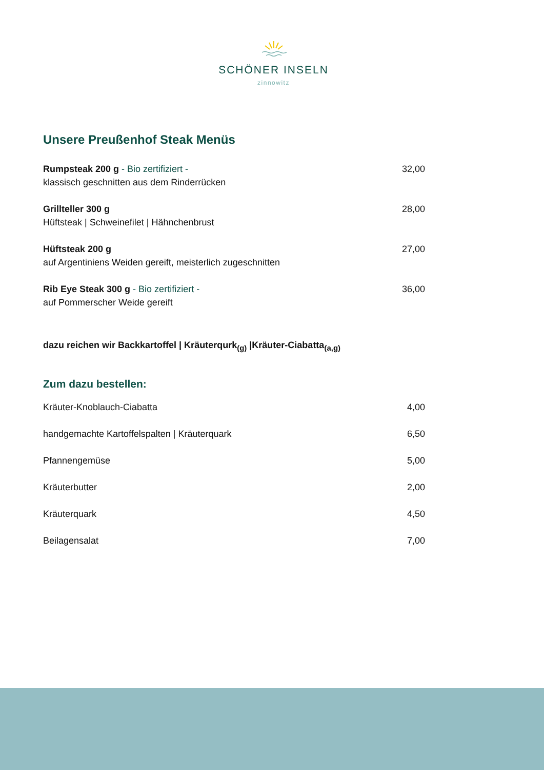SCHÖNER INSELN
zinnowitz
Unsere Preußenhof Steak Menüs
| Rumpsteak 200 g - Bio zertifiziert - | 32,00 |
| klassisch geschnitten aus dem Rinderrücken | |
| Grillteller 300 g | 28,00 |
| Hüftsteak / Schweinefilet / Hähnchenbrust | |
| Hüftsteak 200 g | 27,00 |
| auf Argentiniens Weiden gereift, meisterlich zugeschnitten | |
| Rib Eye Steak 300 g - Bio zertifiziert - | 36,00 |
| auf Pommerscher Weide gereift | |
dazu reichen wir Backkartoffel | Kräuterqurk<sub>(g)</sub> |Kräuter-Ciabatta<sub>(a,g)</sub>
Zum dazu bestellen:
| Kräuter-Knoblauch-Ciabatta | 4,00 |
| handgemachte Kartoffelspalten / Kräuterquark | 6,50 |
| Pfannengemüse | 5,00 |
| Kräuterbutter | 2,00 |
| Kräuterquark | 4,50 |
| Beilagensalat | 7,00 |